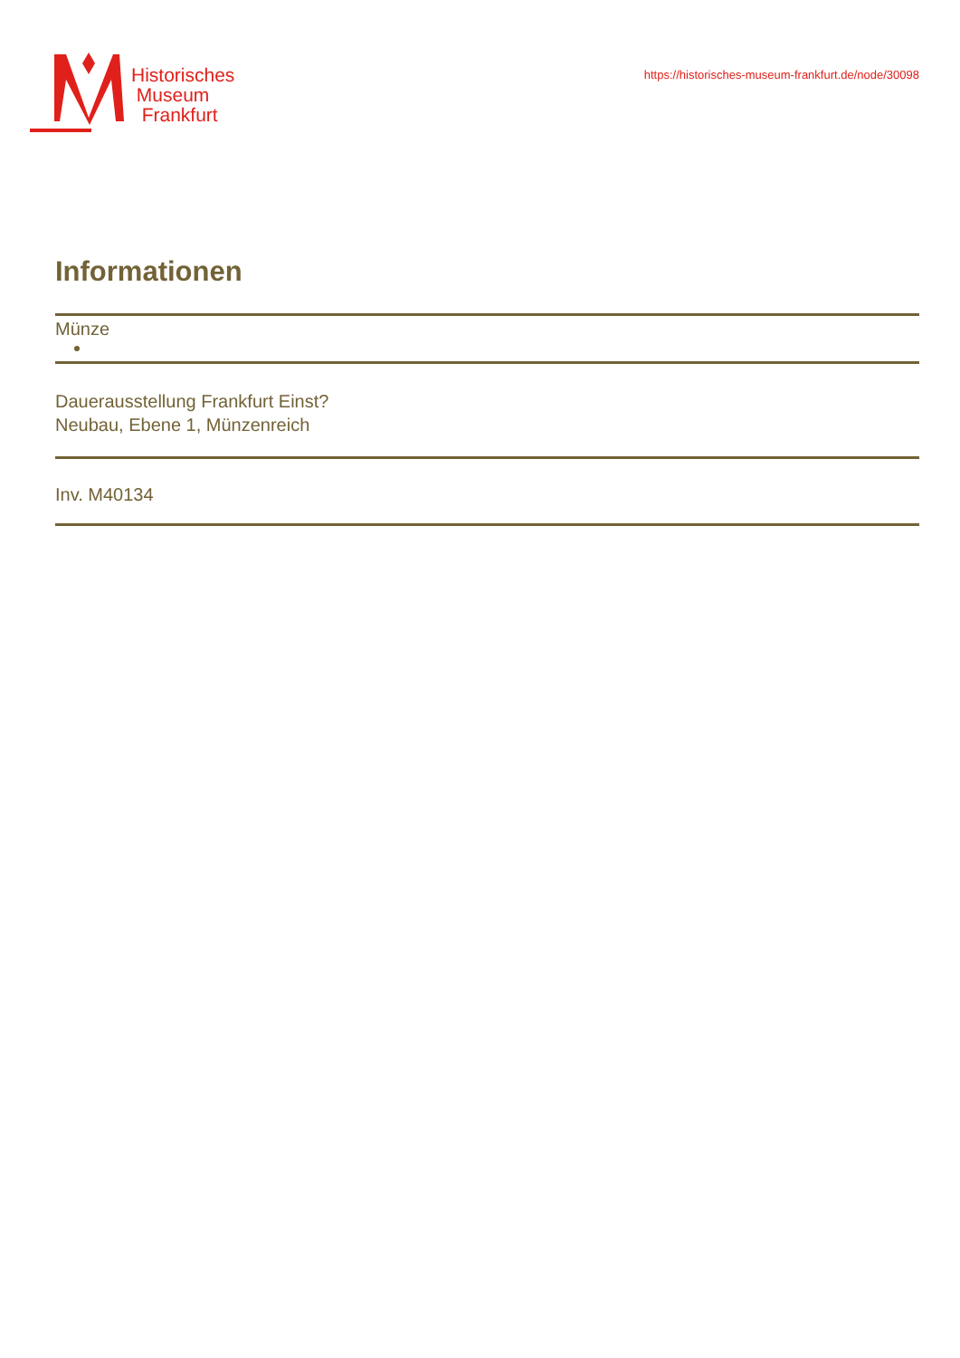Historisches
Museum
Frankfurt
https://historisches-museum-frankfurt.de/node/30098
Informationen
Münze
Dauerausstellung Frankfurt Einst?
Neubau, Ebene 1, Münzenreich
Inv. M40134